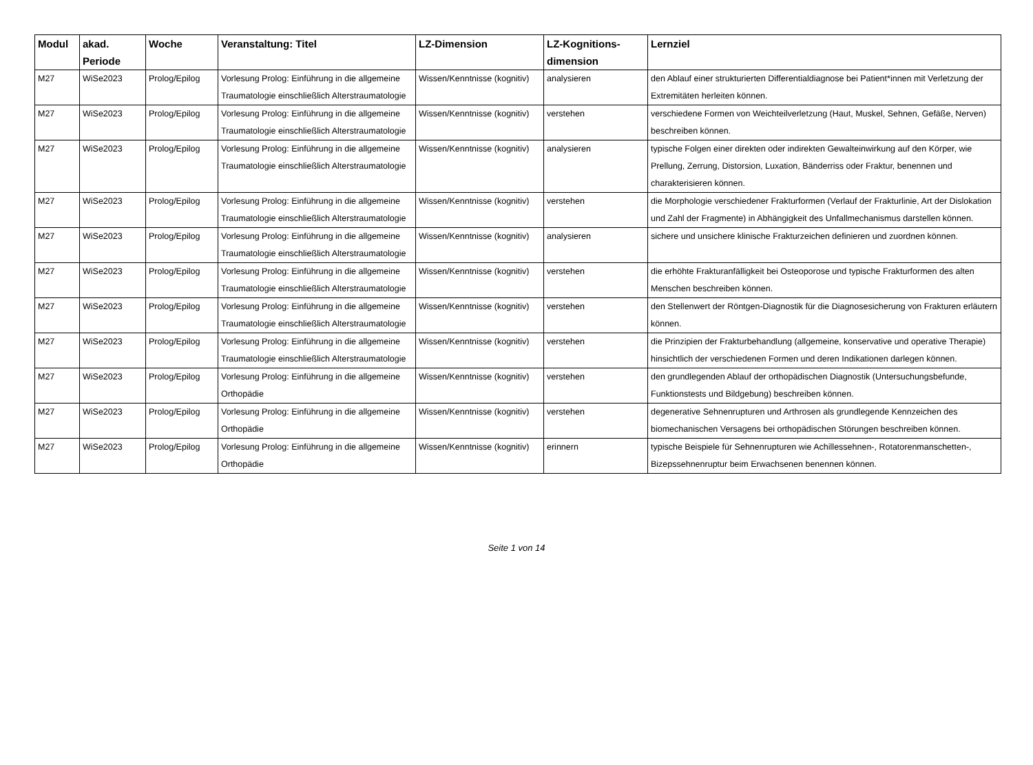| Modul | akad. Periode | Woche | Veranstaltung: Titel | LZ-Dimension | LZ-Kognitions-dimension | Lernziel |
| --- | --- | --- | --- | --- | --- | --- |
| M27 | WiSe2023 | Prolog/Epilog | Vorlesung Prolog: Einführung in die allgemeine Traumatologie einschließlich Alterstraumatologie | Wissen/Kenntnisse (kognitiv) | analysieren | den Ablauf einer strukturierten Differentialdiagnose bei Patient*innen mit Verletzung der Extremitäten herleiten können. |
| M27 | WiSe2023 | Prolog/Epilog | Vorlesung Prolog: Einführung in die allgemeine Traumatologie einschließlich Alterstraumatologie | Wissen/Kenntnisse (kognitiv) | verstehen | verschiedene Formen von Weichteilverletzung (Haut, Muskel, Sehnen, Gefäße, Nerven) beschreiben können. |
| M27 | WiSe2023 | Prolog/Epilog | Vorlesung Prolog: Einführung in die allgemeine Traumatologie einschließlich Alterstraumatologie | Wissen/Kenntnisse (kognitiv) | analysieren | typische Folgen einer direkten oder indirekten Gewalteinwirkung auf den Körper, wie Prellung, Zerrung, Distorsion, Luxation, Bänderriss oder Fraktur, benennen und charakterisieren können. |
| M27 | WiSe2023 | Prolog/Epilog | Vorlesung Prolog: Einführung in die allgemeine Traumatologie einschließlich Alterstraumatologie | Wissen/Kenntnisse (kognitiv) | verstehen | die Morphologie verschiedener Frakturformen (Verlauf der Frakturlinie, Art der Dislokation und Zahl der Fragmente) in Abhängigkeit des Unfallmechanismus darstellen können. |
| M27 | WiSe2023 | Prolog/Epilog | Vorlesung Prolog: Einführung in die allgemeine Traumatologie einschließlich Alterstraumatologie | Wissen/Kenntnisse (kognitiv) | analysieren | sichere und unsichere klinische Frakturzeichen definieren und zuordnen können. |
| M27 | WiSe2023 | Prolog/Epilog | Vorlesung Prolog: Einführung in die allgemeine Traumatologie einschließlich Alterstraumatologie | Wissen/Kenntnisse (kognitiv) | verstehen | die erhöhte Frakturanfälligkeit bei Osteoporose und typische Frakturformen des alten Menschen beschreiben können. |
| M27 | WiSe2023 | Prolog/Epilog | Vorlesung Prolog: Einführung in die allgemeine Traumatologie einschließlich Alterstraumatologie | Wissen/Kenntnisse (kognitiv) | verstehen | den Stellenwert der Röntgen-Diagnostik für die Diagnosesicherung von Frakturen erläutern können. |
| M27 | WiSe2023 | Prolog/Epilog | Vorlesung Prolog: Einführung in die allgemeine Traumatologie einschließlich Alterstraumatologie | Wissen/Kenntnisse (kognitiv) | verstehen | die Prinzipien der Frakturbehandlung (allgemeine, konservative und operative Therapie) hinsichtlich der verschiedenen Formen und deren Indikationen darlegen können. |
| M27 | WiSe2023 | Prolog/Epilog | Vorlesung Prolog: Einführung in die allgemeine Orthopädie | Wissen/Kenntnisse (kognitiv) | verstehen | den grundlegenden Ablauf der orthopädischen Diagnostik (Untersuchungsbefunde, Funktionstests und Bildgebung) beschreiben können. |
| M27 | WiSe2023 | Prolog/Epilog | Vorlesung Prolog: Einführung in die allgemeine Orthopädie | Wissen/Kenntnisse (kognitiv) | verstehen | degenerative Sehnenrupturen und Arthrosen als grundlegende Kennzeichen des biomechanischen Versagens bei orthopädischen Störungen beschreiben können. |
| M27 | WiSe2023 | Prolog/Epilog | Vorlesung Prolog: Einführung in die allgemeine Orthopädie | Wissen/Kenntnisse (kognitiv) | erinnern | typische Beispiele für Sehnenrupturen wie Achillessehnen-, Rotatorenmanschetten-, Bizepssehnenruptur beim Erwachsenen benennen können. |
Seite 1 von 14